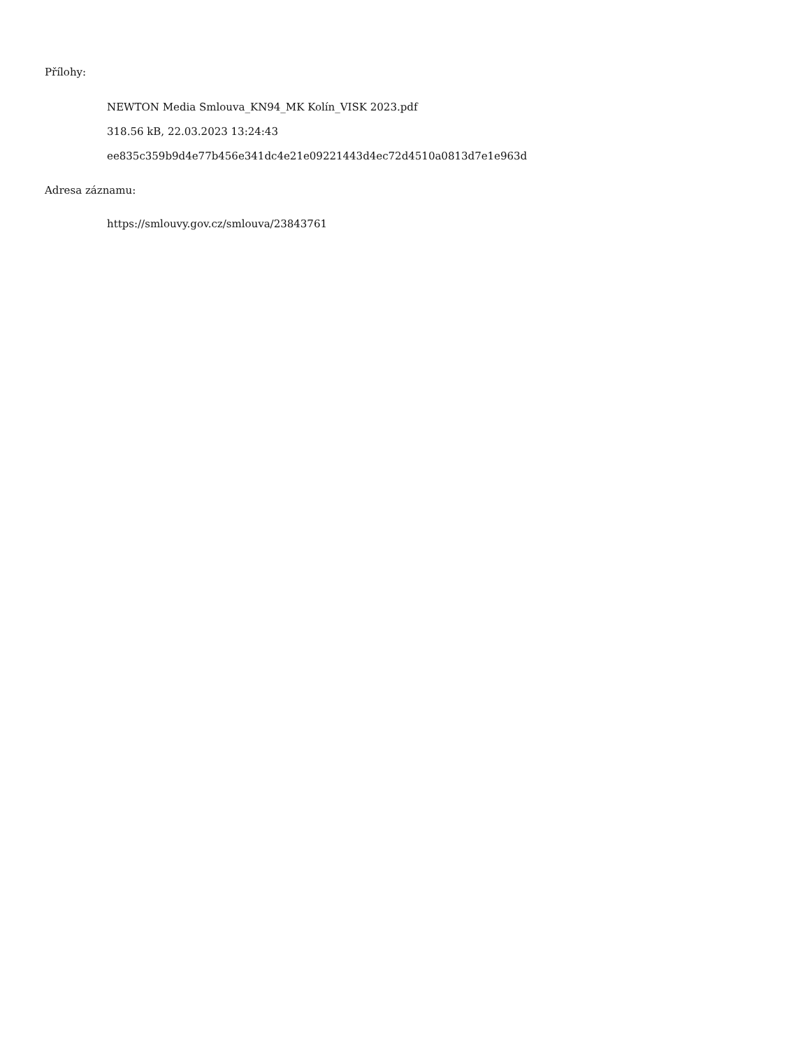Přílohy:
NEWTON Media Smlouva_KN94_MK Kolín_VISK 2023.pdf
318.56 kB, 22.03.2023 13:24:43
ee835c359b9d4e77b456e341dc4e21e09221443d4ec72d4510a0813d7e1e963d
Adresa záznamu:
https://smlouvy.gov.cz/smlouva/23843761